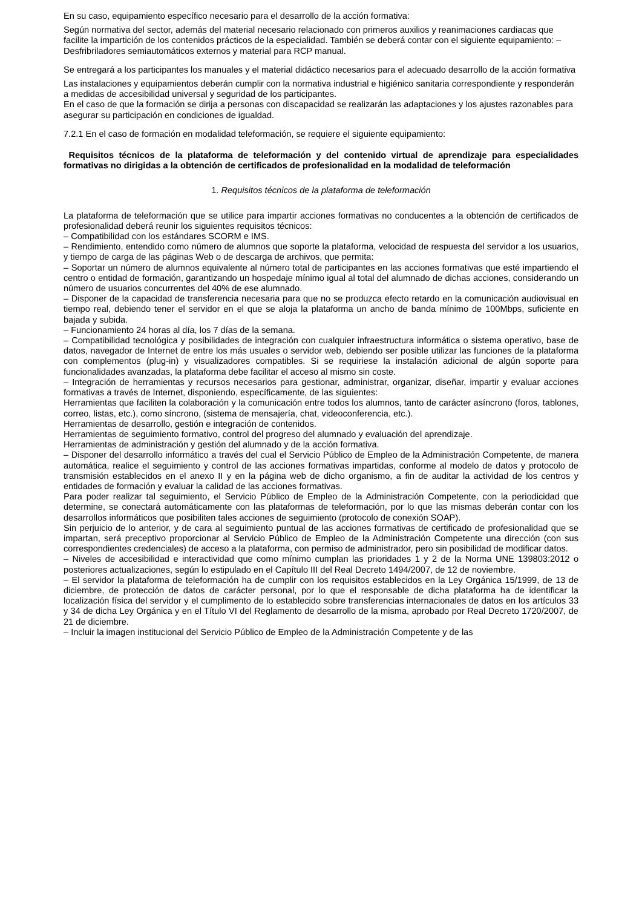En su caso, equipamiento específico necesario para el desarrollo de la acción formativa:
Según normativa del sector, además del material necesario relacionado con primeros auxilios y reanimaciones cardiacas que facilite la impartición de los contenidos prácticos de la especialidad. También se deberá contar con el siguiente equipamiento: – Desfribriladores semiautomáticos externos y material para RCP manual.
Se entregará a los participantes los manuales y el material didáctico necesarios para el adecuado desarrollo de la acción formativa
Las instalaciones y equipamientos deberán cumplir con la normativa industrial e higiénico sanitaria correspondiente y responderán a medidas de accesibilidad universal y seguridad de los participantes.
En el caso de que la formación se dirija a personas con discapacidad se realizarán las adaptaciones y los ajustes razonables para asegurar su participación en condiciones de igualdad.
7.2.1 En el caso de formación en modalidad teleformación, se requiere el siguiente equipamiento:
Requisitos técnicos de la plataforma de teleformación y del contenido virtual de aprendizaje para especialidades formativas no dirigidas a la obtención de certificados de profesionalidad en la modalidad de teleformación
1. Requisitos técnicos de la plataforma de teleformación
La plataforma de teleformación que se utilice para impartir acciones formativas no conducentes a la obtención de certificados de profesionalidad deberá reunir los siguientes requisitos técnicos:
– Compatibilidad con los estándares SCORM e IMS.
– Rendimiento, entendido como número de alumnos que soporte la plataforma, velocidad de respuesta del servidor a los usuarios, y tiempo de carga de las páginas Web o de descarga de archivos, que permita:
– Soportar un número de alumnos equivalente al número total de participantes en las acciones formativas que esté impartiendo el centro o entidad de formación, garantizando un hospedaje mínimo igual al total del alumnado de dichas acciones, considerando un número de usuarios concurrentes del 40% de ese alumnado.
– Disponer de la capacidad de transferencia necesaria para que no se produzca efecto retardo en la comunicación audiovisual en tiempo real, debiendo tener el servidor en el que se aloja la plataforma un ancho de banda mínimo de 100Mbps, suficiente en bajada y subida.
– Funcionamiento 24 horas al día, los 7 días de la semana.
– Compatibilidad tecnológica y posibilidades de integración con cualquier infraestructura informática o sistema operativo, base de datos, navegador de Internet de entre los más usuales o servidor web, debiendo ser posible utilizar las funciones de la plataforma con complementos (plug-in) y visualizadores compatibles. Si se requiriese la instalación adicional de algún soporte para funcionalidades avanzadas, la plataforma debe facilitar el acceso al mismo sin coste.
– Integración de herramientas y recursos necesarios para gestionar, administrar, organizar, diseñar, impartir y evaluar acciones formativas a través de Internet, disponiendo, específicamente, de las siguientes:
Herramientas que faciliten la colaboración y la comunicación entre todos los alumnos, tanto de carácter asíncrono (foros, tablones, correo, listas, etc.), como síncrono, (sistema de mensajería, chat, videoconferencia, etc.).
Herramientas de desarrollo, gestión e integración de contenidos.
Herramientas de seguimiento formativo, control del progreso del alumnado y evaluación del aprendizaje.
Herramientas de administración y gestión del alumnado y de la acción formativa.
– Disponer del desarrollo informático a través del cual el Servicio Público de Empleo de la Administración Competente, de manera automática, realice el seguimiento y control de las acciones formativas impartidas, conforme al modelo de datos y protocolo de transmisión establecidos en el anexo II y en la página web de dicho organismo, a fin de auditar la actividad de los centros y entidades de formación y evaluar la calidad de las acciones formativas.
Para poder realizar tal seguimiento, el Servicio Público de Empleo de la Administración Competente, con la periodicidad que determine, se conectará automáticamente con las plataformas de teleformación, por lo que las mismas deberán contar con los desarrollos informáticos que posibiliten tales acciones de seguimiento (protocolo de conexión SOAP).
Sin perjuicio de lo anterior, y de cara al seguimiento puntual de las acciones formativas de certificado de profesionalidad que se impartan, será preceptivo proporcionar al Servicio Público de Empleo de la Administración Competente una dirección (con sus correspondientes credenciales) de acceso a la plataforma, con permiso de administrador, pero sin posibilidad de modificar datos.
– Niveles de accesibilidad e interactividad que como mínimo cumplan las prioridades 1 y 2 de la Norma UNE 139803:2012 o posteriores actualizaciones, según lo estipulado en el Capítulo III del Real Decreto 1494/2007, de 12 de noviembre.
– El servidor la plataforma de teleformación ha de cumplir con los requisitos establecidos en la Ley Orgánica 15/1999, de 13 de diciembre, de protección de datos de carácter personal, por lo que el responsable de dicha plataforma ha de identificar la localización física del servidor y el cumplimento de lo establecido sobre transferencias internacionales de datos en los artículos 33 y 34 de dicha Ley Orgánica y en el Título VI del Reglamento de desarrollo de la misma, aprobado por Real Decreto 1720/2007, de 21 de diciembre.
– Incluir la imagen institucional del Servicio Público de Empleo de la Administración Competente y de las